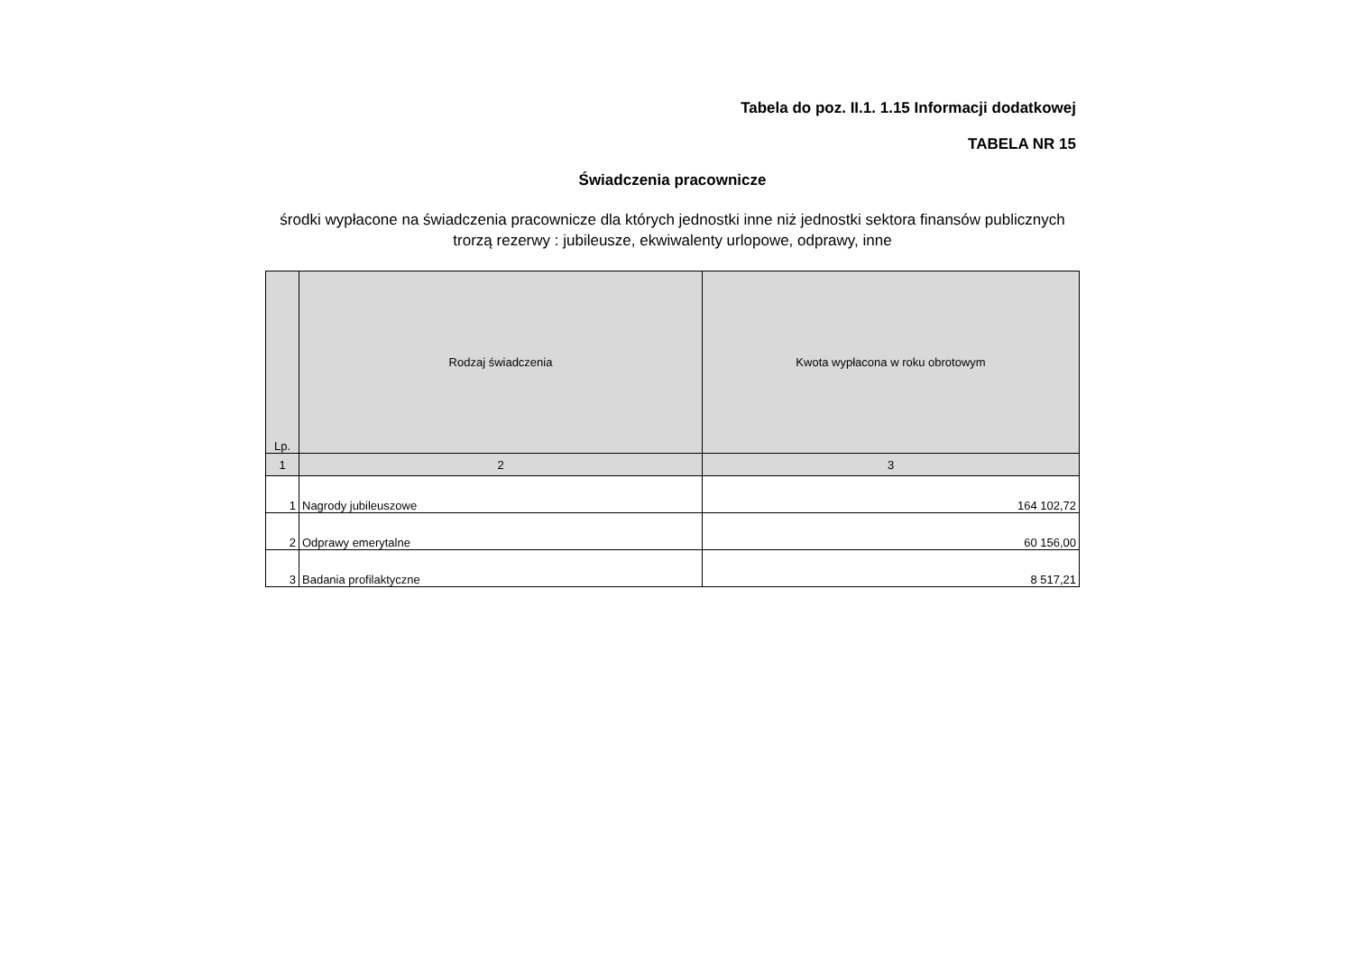Tabela do poz. II.1. 1.15 Informacji dodatkowej
TABELA NR 15
Świadczenia pracownicze
środki wypłacone na świadczenia pracownicze dla których jednostki inne niż jednostki sektora finansów publicznych trorzą rezerwy : jubileusze, ekwiwalenty urlopowe, odprawy, inne
| Lp. | Rodzaj świadczenia | Kwota wypłacona w roku obrotowym |
| --- | --- | --- |
| 1 | 2 | 3 |
| 1 | Nagrody jubileuszowe | 164 102,72 |
| 2 | Odprawy emerytalne | 60 156,00 |
| 3 | Badania profilaktyczne | 8 517,21 |